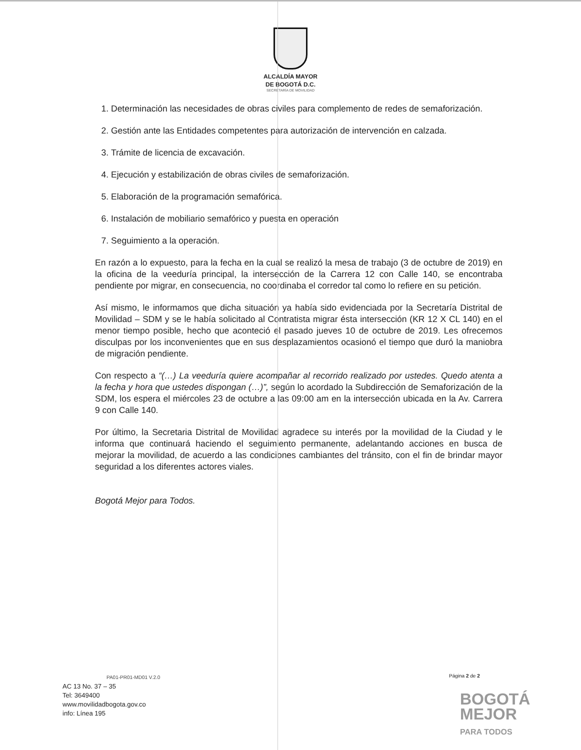ALCALDÍA MAYOR
DE BOGOTÁ D.C.
SECRETARÍA DE MOVILIDAD
1. Determinación las necesidades de obras civiles para complemento de redes de semaforización.
2. Gestión ante las Entidades competentes para autorización de intervención en calzada.
3. Trámite de licencia de excavación.
4. Ejecución y estabilización de obras civiles de semaforización.
5. Elaboración de la programación semafórica.
6. Instalación de mobiliario semafórico y puesta en operación
7. Seguimiento a la operación.
En razón a lo expuesto, para la fecha en la cual se realizó la mesa de trabajo (3 de octubre de 2019) en la oficina de la veeduría principal, la intersección de la Carrera 12 con Calle 140, se encontraba pendiente por migrar, en consecuencia, no coordinaba el corredor tal como lo refiere en su petición.
Así mismo, le informamos que dicha situación ya había sido evidenciada por la Secretaría Distrital de Movilidad – SDM y se le había solicitado al Contratista migrar ésta intersección (KR 12 X CL 140) en el menor tiempo posible, hecho que aconteció el pasado jueves 10 de octubre de 2019. Les ofrecemos disculpas por los inconvenientes que en sus desplazamientos ocasionó el tiempo que duró la maniobra de migración pendiente.
Con respecto a “(…) La veeduría quiere acompañar al recorrido realizado por ustedes. Quedo atenta a la fecha y hora que ustedes dispongan (…)”, según lo acordado la Subdirección de Semaforización de la SDM, los espera el miércoles 23 de octubre a las 09:00 am en la intersección ubicada en la Av. Carrera 9 con Calle 140.
Por último, la Secretaria Distrital de Movilidad agradece su interés por la movilidad de la Ciudad y le informa que continuará haciendo el seguimiento permanente, adelantando acciones en busca de mejorar la movilidad, de acuerdo a las condiciones cambiantes del tránsito, con el fin de brindar mayor seguridad a los diferentes actores viales.
Bogotá Mejor para Todos.
PA01-PR01-MD01 V.2.0
AC 13 No. 37 – 35
Tel: 3649400
www.movilidadbogota.gov.co
info: Línea 195
Página 2 de 2
BOGOTÁ
MEJOR
PARA TODOS